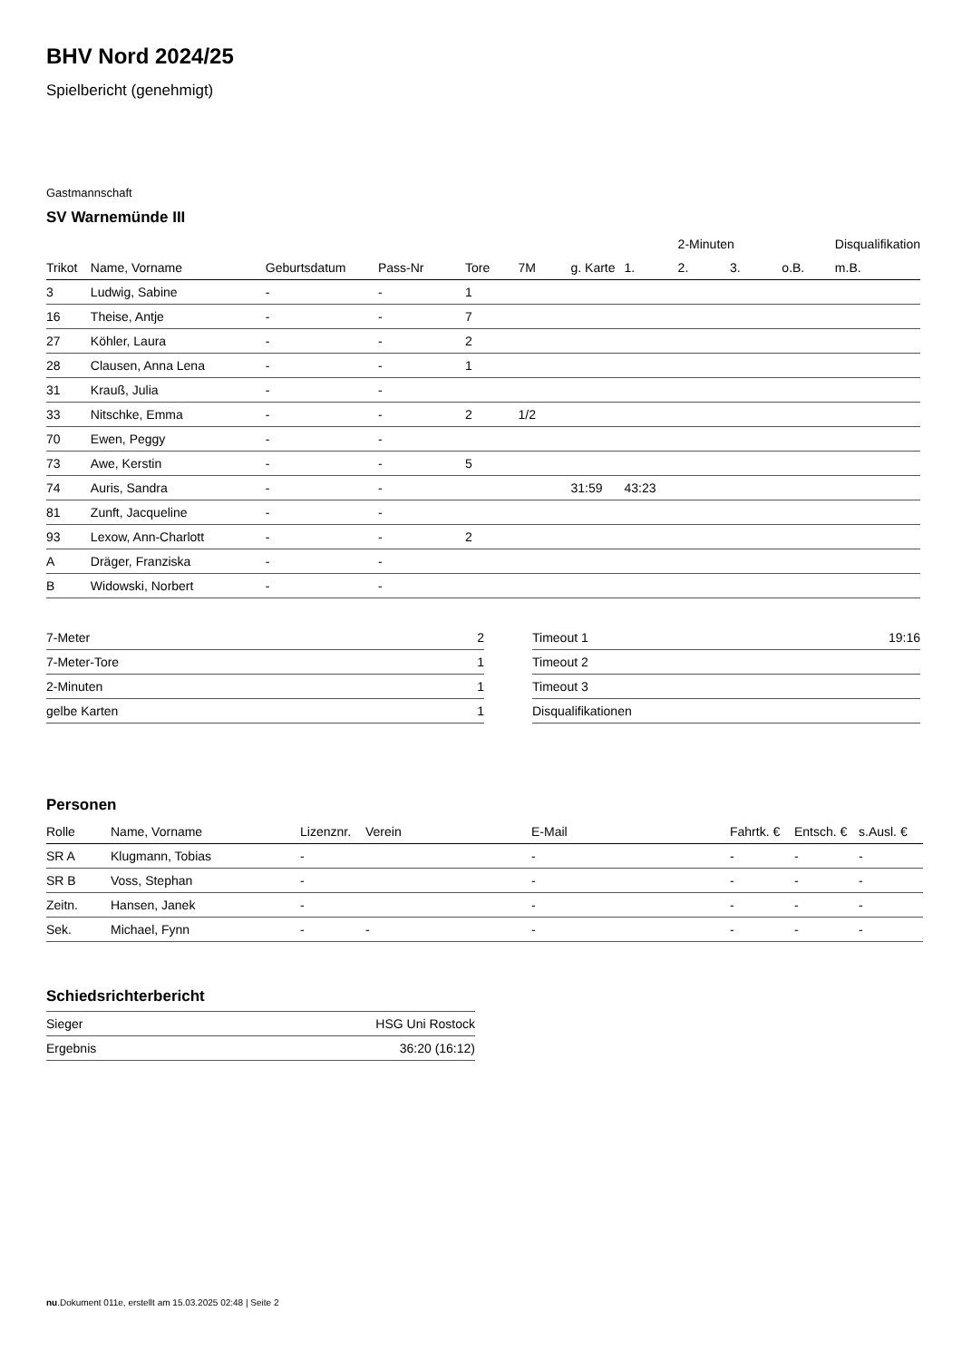BHV Nord 2024/25
Spielbericht (genehmigt)
Gastmannschaft
SV Warnemünde III
| | | | | | | | | 2-Minuten | | | Disqualifikation |
| --- | --- | --- | --- | --- | --- | --- | --- | --- | --- | --- | --- |
| Trikot | Name, Vorname | Geburtsdatum | Pass-Nr | Tore | 7M | g. Karte | 1. | 2. | 3. | o.B. | m.B. |
| 3 | Ludwig, Sabine | - | - | 1 | | | | | | | |
| 16 | Theise, Antje | - | - | 7 | | | | | | | |
| 27 | Köhler, Laura | - | - | 2 | | | | | | | |
| 28 | Clausen, Anna Lena | - | - | 1 | | | | | | | |
| 31 | Krauß, Julia | - | - | | | | | | | | |
| 33 | Nitschke, Emma | - | - | 2 | 1/2 | | | | | | |
| 70 | Ewen, Peggy | - | - | | | | | | | | |
| 73 | Awe, Kerstin | - | - | 5 | | | | | | | |
| 74 | Auris, Sandra | - | - | | | 31:59 | 43:23 | | | | |
| 81 | Zunft, Jacqueline | - | - | | | | | | | | |
| 93 | Lexow, Ann-Charlott | - | - | 2 | | | | | | | |
| A | Dräger, Franziska | - | - | | | | | | | | |
| B | Widowski, Norbert | - | - | | | | | | | | |
| 7-Meter | 2 |
| 7-Meter-Tore | 1 |
| 2-Minuten | 1 |
| gelbe Karten | 1 |
| Timeout 1 | 19:16 |
| Timeout 2 | |
| Timeout 3 | |
| Disqualifikationen | |
Personen
| Rolle | Name, Vorname | Lizenznr. | Verein | E-Mail | Fahrtk. € | Entsch. € | s.Ausl. € |
| --- | --- | --- | --- | --- | --- | --- | --- |
| SR A | Klugmann, Tobias | - | | - | - | - | - |
| SR B | Voss, Stephan | - | | - | - | - | - |
| Zeitn. | Hansen, Janek | - | | - | - | - | - |
| Sek. | Michael, Fynn | - | - | - | - | - | - |
Schiedsrichterbericht
| Sieger | HSG Uni Rostock |
| Ergebnis | 36:20 (16:12) |
nu.Dokument 011e, erstellt am 15.03.2025 02:48 | Seite 2